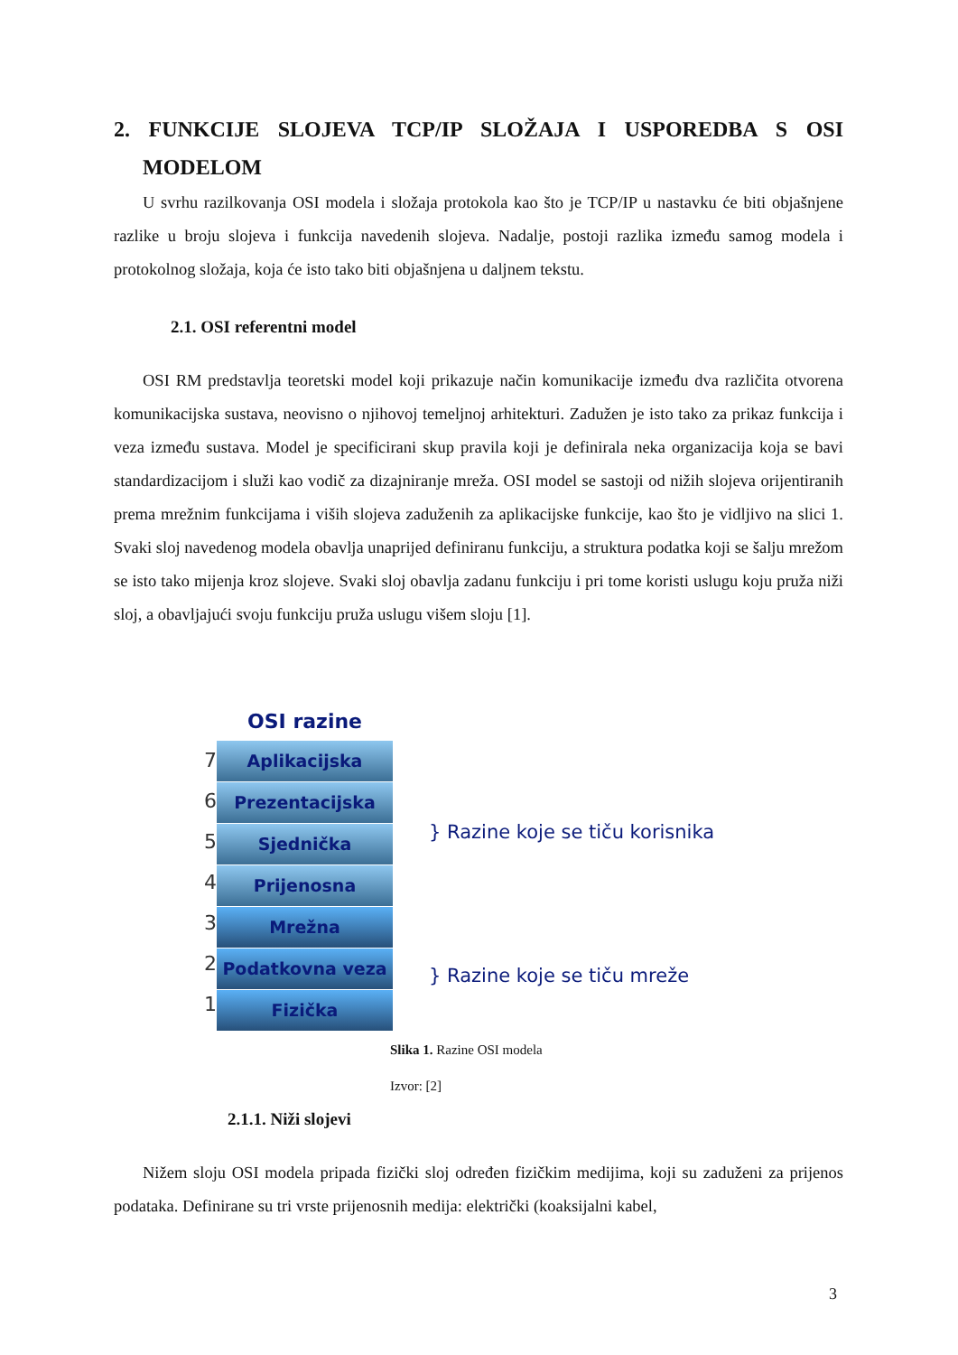2. FUNKCIJE SLOJEVA TCP/IP SLOŽAJA I USPOREDBA S OSI MODELOM
U svrhu razilkovanja OSI modela i složaja protokola kao što je TCP/IP u nastavku će biti objašnjene razlike u broju slojeva i funkcija navedenih slojeva. Nadalje, postoji razlika između samog modela i protokolnog složaja, koja će isto tako biti objašnjena u daljnem tekstu.
2.1. OSI referentni model
OSI RM predstavlja teoretski model koji prikazuje način komunikacije između dva različita otvorena komunikacijska sustava, neovisno o njihovoj temeljnoj arhitekturi. Zadužen je isto tako za prikaz funkcija i veza između sustava. Model je specificirani skup pravila koji je definirala neka organizacija koja se bavi standardizacijom i služi kao vodič za dizajniranje mreža. OSI model se sastoji od nižih slojeva orijentiranih prema mrežnim funkcijama i viših slojeva zaduženih za aplikacijske funkcije, kao što je vidljivo na slici 1. Svaki sloj navedenog modela obavlja unaprijed definiranu funkciju, a struktura podatka koji se šalju mrežom se isto tako mijenja kroz slojeve. Svaki sloj obavlja zadanu funkciju i pri tome koristi uslugu koju pruža niži sloj, a obavljajući svoju funkciju pruža uslugu višem sloju [1].
7
6
5
4
3
2
1
OSI razine
Aplikacijska
Prezentacijska
Sjednička
Prijenosna
Mrežna
Podatkovna veza
Fizička
} Razine koje se tiču korisnika
} Razine koje se tiču mreže
Slika 1. Razine OSI modela
Izvor: [2]
2.1.1. Niži slojevi
Nižem sloju OSI modela pripada fizički sloj određen fizičkim medijima, koji su zaduženi za prijenos podataka. Definirane su tri vrste prijenosnih medija: električki (koaksijalni kabel,
3